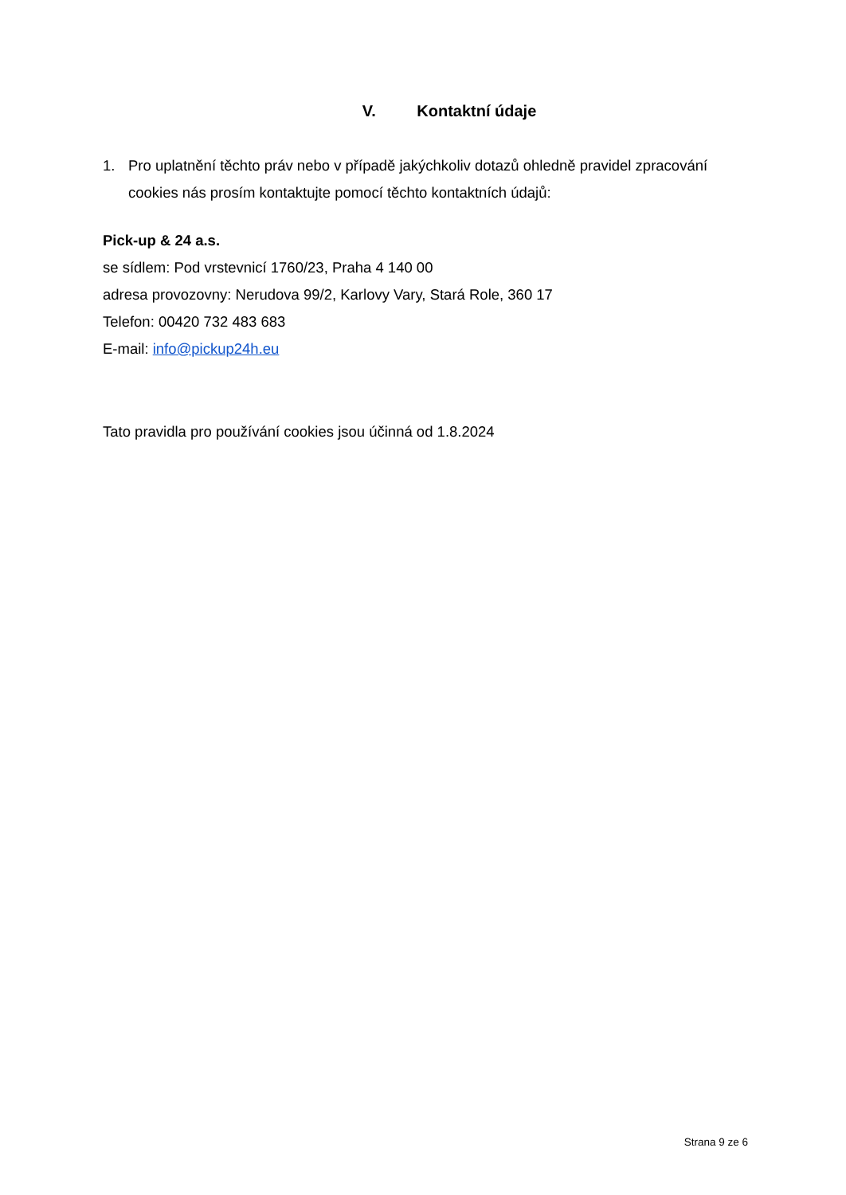V. Kontaktní údaje
1. Pro uplatnění těchto práv nebo v případě jakýchkoliv dotazů ohledně pravidel zpracování cookies nás prosím kontaktujte pomocí těchto kontaktních údajů:
Pick-up & 24 a.s.
se sídlem: Pod vrstevnicí 1760/23, Praha 4 140 00
adresa provozovny: Nerudova 99/2, Karlovy Vary, Stará Role, 360 17
Telefon: 00420 732 483 683
E-mail: info@pickup24h.eu
Tato pravidla pro používání cookies jsou účinná od 1.8.2024
Strana 9 ze 6